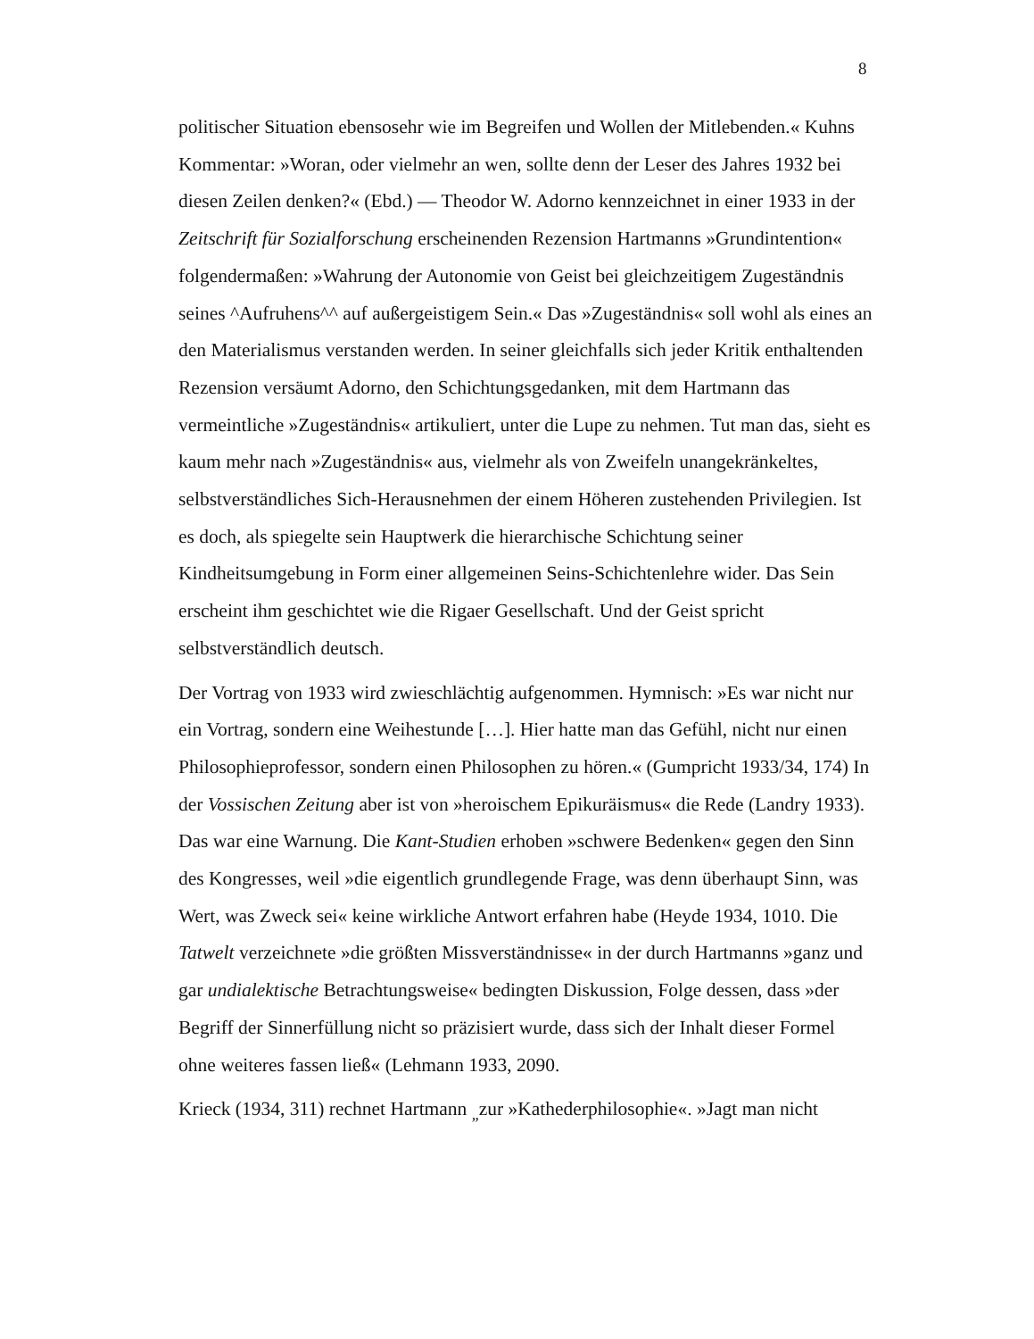8
politischer Situation ebensosehr wie im Begreifen und Wollen der Mitlebenden.« Kuhns Kommentar: »Woran, oder vielmehr an wen, sollte denn der Leser des Jahres 1932 bei diesen Zeilen denken?« (Ebd.) — Theodor W. Adorno kennzeichnet in einer 1933 in der Zeitschrift für Sozialforschung erscheinenden Rezension Hartmanns »Grundintention« folgendermaßen: »Wahrung der Autonomie von Geist bei gleichzeitigem Zugeständnis seines ^Aufruhens^^ auf außergeistigem Sein.« Das »Zugeständnis« soll wohl als eines an den Materialismus verstanden werden. In seiner gleichfalls sich jeder Kritik enthaltenden Rezension versäumt Adorno, den Schichtungsgedanken, mit dem Hartmann das vermeintliche »Zugeständnis« artikuliert, unter die Lupe zu nehmen. Tut man das, sieht es kaum mehr nach »Zugeständnis« aus, vielmehr als von Zweifeln unangekränkeltes, selbstverständliches Sich-Herausnehmen der einem Höheren zustehenden Privilegien. Ist es doch, als spiegelte sein Hauptwerk die hierarchische Schichtung seiner Kindheitsumgebung in Form einer allgemeinen Seins-Schichtenlehre wider. Das Sein erscheint ihm geschichtet wie die Rigaer Gesellschaft. Und der Geist spricht selbstverständlich deutsch.
Der Vortrag von 1933 wird zwieschlächtig aufgenommen. Hymnisch: »Es war nicht nur ein Vortrag, sondern eine Weihestunde […]. Hier hatte man das Gefühl, nicht nur einen Philosophieprofessor, sondern einen Philosophen zu hören.« (Gumpricht 1933/34, 174) In der Vossischen Zeitung aber ist von »heroischem Epikuräismus« die Rede (Landry 1933). Das war eine Warnung. Die Kant-Studien erhoben »schwere Bedenken« gegen den Sinn des Kongresses, weil »die eigentlich grundlegende Frage, was denn überhaupt Sinn, was Wert, was Zweck sei« keine wirkliche Antwort erfahren habe (Heyde 1934, 1010. Die Tatwelt verzeichnete »die größten Missverständnisse« in der durch Hartmanns »ganz und gar undialektische Betrachtungsweise« bedingten Diskussion, Folge dessen, dass »der Begriff der Sinnerfüllung nicht so präzisiert wurde, dass sich der Inhalt dieser Formel ohne weiteres fassen ließ« (Lehmann 1933, 2090.
Krieck (1934, 311) rechnet Hartmann <sub>„</sub>zur »Kathederphilosophie«. »Jagt man nicht